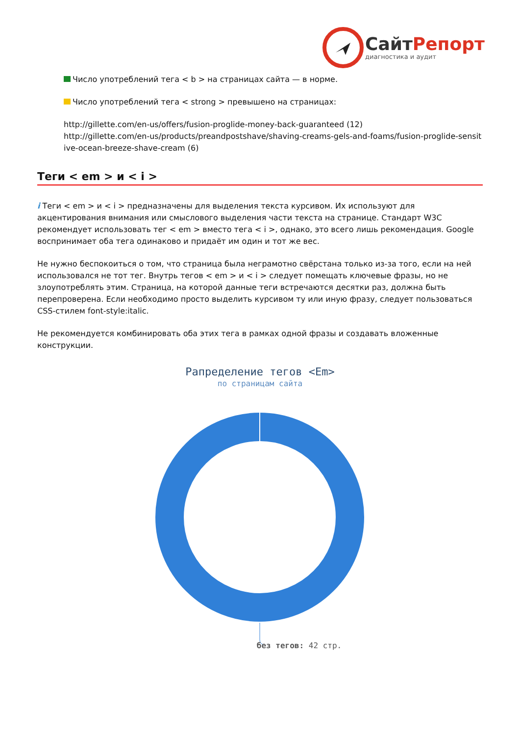Сайт Репорт
диагностика и аудит
Число употреблений тега < b > на страницах сайта — в норме.
Число употреблений тега < strong > превышено на страницах:
http://gillette.com/en-us/offers/fusion-proglide-money-back-guaranteed (12)
http://gillette.com/en-us/products/preandpostshave/shaving-creams-gels-and-foams/fusion-proglide-sensitive-ocean-breeze-shave-cream (6)
Теги < em > и < i >
i Теги < em > и < i > предназначены для выделения текста курсивом. Их используют для акцентирования внимания или смыслового выделения части текста на странице. Стандарт W3C рекомендует использовать тег < em > вместо тега < i >, однако, это всего лишь рекомендация. Google воспринимает оба тега одинаково и придаёт им один и тот же вес.
Не нужно беспокоиться о том, что страница была неграмотно свёрстана только из-за того, если на ней использовался не тот тег. Внутрь тегов < em > и < i > следует помещать ключевые фразы, но не злоупотреблять этим. Страница, на которой данные теги встречаются десятки раз, должна быть перепроверена. Если необходимо просто выделить курсивом ту или иную фразу, следует пользоваться CSS-стилем font-style:italic.
Не рекомендуется комбинировать оба этих тега в рамках одной фразы и создавать вложенные конструкции.
Рапределение тегов <Em>
по страницам сайта
без тегов: 42 стр.